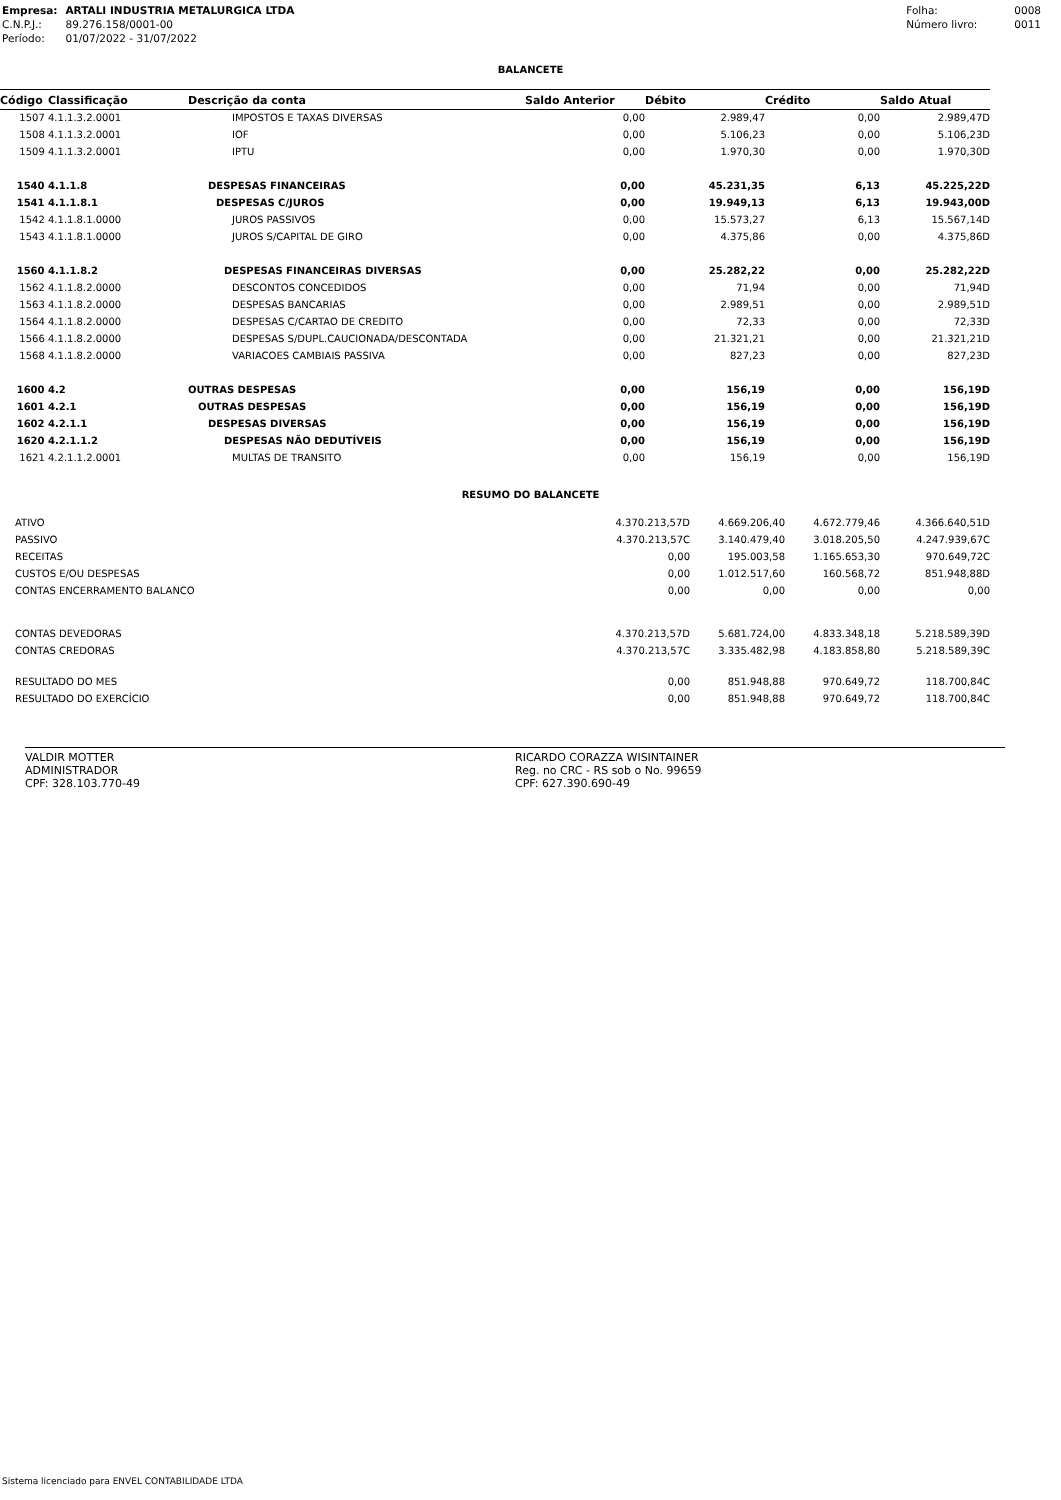| Empresa: | ARTALI INDUSTRIA METALURGICA LTDA |
| C.N.P.J.: | 89.276.158/0001-00 |
| Período: | 01/07/2022 - 31/07/2022 |
| Folha: | 0008 |
| Número livro: | 0011 |
BALANCETE
| Código | Classificação | Descrição da conta | Saldo Anterior | Débito | Crédito | Saldo Atual |
| --- | --- | --- | --- | --- | --- | --- |
| 1507 | 4.1.1.3.2.0001 | IMPOSTOS E TAXAS DIVERSAS | 0,00 | 2.989,47 | 0,00 | 2.989,47D |
| 1508 | 4.1.1.3.2.0001 | IOF | 0,00 | 5.106,23 | 0,00 | 5.106,23D |
| 1509 | 4.1.1.3.2.0001 | IPTU | 0,00 | 1.970,30 | 0,00 | 1.970,30D |
| 1540 | 4.1.1.8 | DESPESAS FINANCEIRAS | 0,00 | 45.231,35 | 6,13 | 45.225,22D |
| 1541 | 4.1.1.8.1 | DESPESAS C/JUROS | 0,00 | 19.949,13 | 6,13 | 19.943,00D |
| 1542 | 4.1.1.8.1.0000 | JUROS PASSIVOS | 0,00 | 15.573,27 | 6,13 | 15.567,14D |
| 1543 | 4.1.1.8.1.0000 | JUROS S/CAPITAL DE GIRO | 0,00 | 4.375,86 | 0,00 | 4.375,86D |
| 1560 | 4.1.1.8.2 | DESPESAS FINANCEIRAS DIVERSAS | 0,00 | 25.282,22 | 0,00 | 25.282,22D |
| 1562 | 4.1.1.8.2.0000 | DESCONTOS CONCEDIDOS | 0,00 | 71,94 | 0,00 | 71,94D |
| 1563 | 4.1.1.8.2.0000 | DESPESAS BANCARIAS | 0,00 | 2.989,51 | 0,00 | 2.989,51D |
| 1564 | 4.1.1.8.2.0000 | DESPESAS C/CARTAO DE CREDITO | 0,00 | 72,33 | 0,00 | 72,33D |
| 1566 | 4.1.1.8.2.0000 | DESPESAS S/DUPL.CAUCIONADA/DESCONTADA | 0,00 | 21.321,21 | 0,00 | 21.321,21D |
| 1568 | 4.1.1.8.2.0000 | VARIACOES CAMBIAIS PASSIVA | 0,00 | 827,23 | 0,00 | 827,23D |
| 1600 | 4.2 | OUTRAS DESPESAS | 0,00 | 156,19 | 0,00 | 156,19D |
| 1601 | 4.2.1 | OUTRAS DESPESAS | 0,00 | 156,19 | 0,00 | 156,19D |
| 1602 | 4.2.1.1 | DESPESAS DIVERSAS | 0,00 | 156,19 | 0,00 | 156,19D |
| 1620 | 4.2.1.1.2 | DESPESAS NÃO DEDUTÍVEIS | 0,00 | 156,19 | 0,00 | 156,19D |
| 1621 | 4.2.1.1.2.0001 | MULTAS DE TRANSITO | 0,00 | 156,19 | 0,00 | 156,19D |
RESUMO DO BALANCETE
| ATIVO | 4.370.213,57D | 4.669.206,40 | 4.672.779,46 | 4.366.640,51D |
| PASSIVO | 4.370.213,57C | 3.140.479,40 | 3.018.205,50 | 4.247.939,67C |
| RECEITAS | 0,00 | 195.003,58 | 1.165.653,30 | 970.649,72C |
| CUSTOS E/OU DESPESAS | 0,00 | 1.012.517,60 | 160.568,72 | 851.948,88D |
| CONTAS ENCERRAMENTO BALANCO | 0,00 | 0,00 | 0,00 | 0,00 |
| CONTAS DEVEDORAS | 4.370.213,57D | 5.681.724,00 | 4.833.348,18 | 5.218.589,39D |
| CONTAS CREDORAS | 4.370.213,57C | 3.335.482,98 | 4.183.858,80 | 5.218.589,39C |
| RESULTADO DO MES | 0,00 | 851.948,88 | 970.649,72 | 118.700,84C |
| RESULTADO DO EXERCÍCIO | 0,00 | 851.948,88 | 970.649,72 | 118.700,84C |
VALDIR MOTTER
ADMINISTRADOR
CPF: 328.103.770-49
RICARDO CORAZZA WISINTAINER
Reg. no CRC - RS sob o No. 99659
CPF: 627.390.690-49
Sistema licenciado para ENVEL CONTABILIDADE LTDA